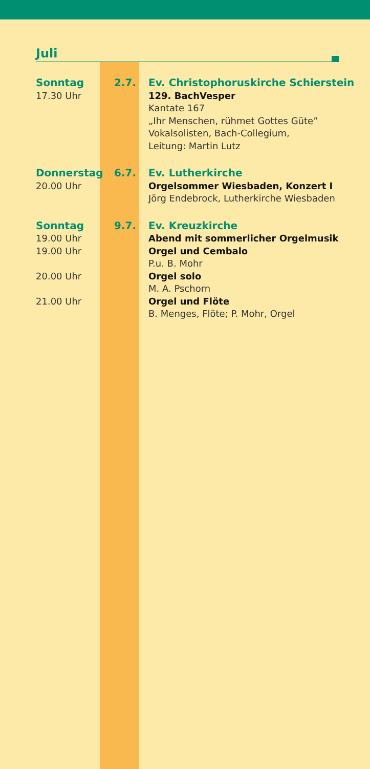Juli
Sonntag
17.30 Uhr
2.7. Ev. Christophoruskirche Schierstein
129. BachVesper
Kantate 167
„Ihr Menschen, rühmet Gottes Güte”
Vokalsolisten, Bach-Collegium,
Leitung: Martin Lutz
Donnerstag
20.00 Uhr
6.7. Ev. Lutherkirche
Orgelsommer Wiesbaden, Konzert I
Jörg Endebrock, Lutherkirche Wiesbaden
Sonntag
19.00 Uhr
19.00 Uhr
20.00 Uhr
21.00 Uhr
9.7. Ev. Kreuzkirche
Abend mit sommerlicher Orgelmusik
Orgel und Cembalo
P.u. B. Mohr
Orgel solo
M. A. Pschorn
Orgel und Flöte
B. Menges, Flöte; P. Mohr, Orgel